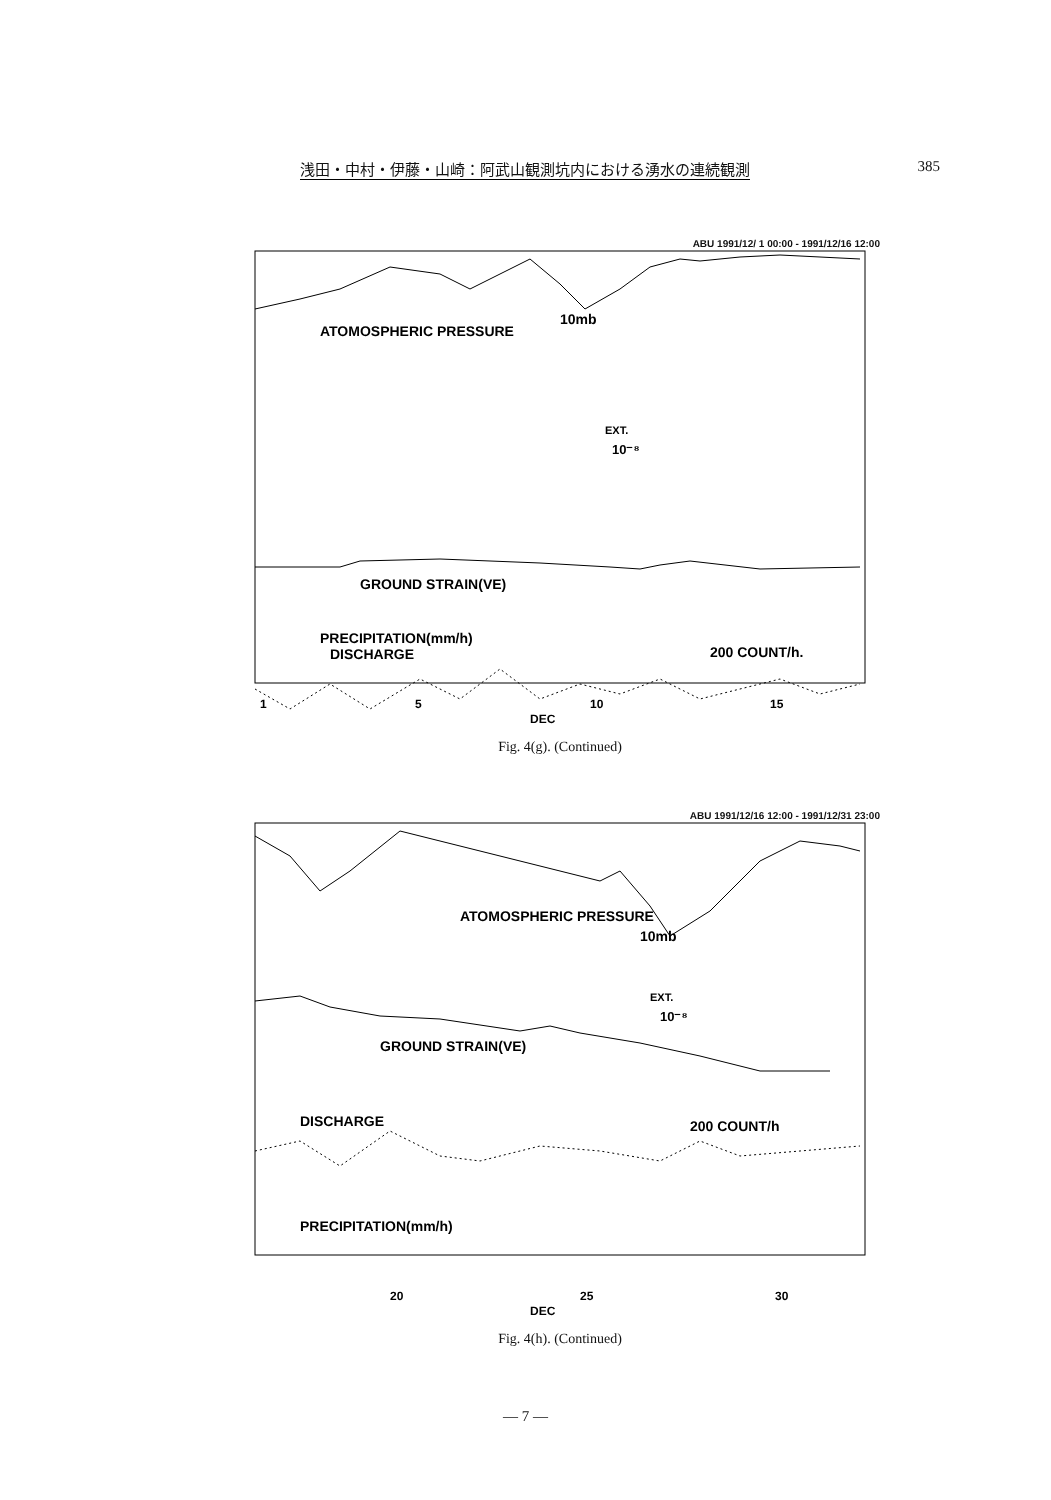浅田・中村・伊藤・山崎：阿武山観測坑内における湧水の連続観測 385
ABU 1991/12/ 1 00:00 - 1991/12/16 12:00
ATOMOSPHERIC PRESSURE
10mb
EXT.
10⁻⁸
GROUND STRAIN(VE)
DISCHARGE
200 COUNT/h.
PRECIPITATION(mm/h)
1
5
10
15
DEC
Fig. 4(g). (Continued)
ABU 1991/12/16 12:00 - 1991/12/31 23:00
ATOMOSPHERIC PRESSURE
10mb
EXT.
10⁻⁸
GROUND STRAIN(VE)
DISCHARGE
200 COUNT/h
PRECIPITATION(mm/h)
20
25
30
DEC
Fig. 4(h). (Continued)
— 7 —